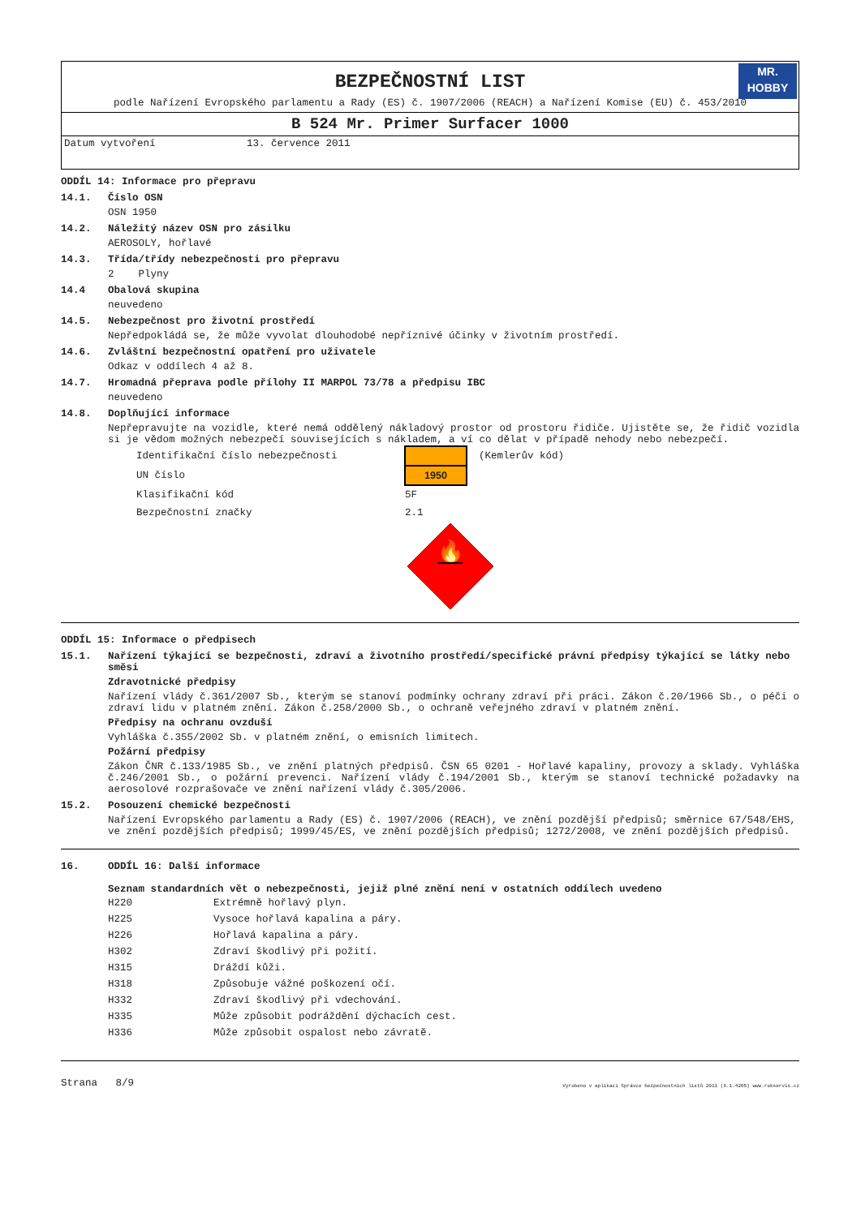BEZPEČNOSTNÍ LIST
MR.
HOBBY
podle Nařízení Evropského parlamentu a Rady (ES) č. 1907/2006 (REACH) a Nařízení Komise (EU) č. 453/2010
B 524 Mr. Primer Surfacer 1000
Datum vytvoření 13. července 2011
ODDÍL 14: Informace pro přepravu
14.1. Číslo OSN
OSN 1950
14.2. Náležitý název OSN pro zásilku
AEROSOLY, hořlavé
14.3. Třída/třídy nebezpečnosti pro přepravu
2 Plyny
14.4 Obalová skupina
neuvedeno
14.5. Nebezpečnost pro životní prostředí
Nepředpokládá se, že může vyvolat dlouhodobé nepříznivé účinky v životním prostředí.
14.6. Zvláštní bezpečnostní opatření pro uživatele
Odkaz v oddílech 4 až 8.
14.7. Hromadná přeprava podle přílohy II MARPOL 73/78 a předpisu IBC
neuvedeno
14.8. Doplňující informace
Nepřepravujte na vozidle, které nemá oddělený nákladový prostor od prostoru řidiče. Ujistěte se, že řidič vozidla si je vědom možných nebezpečí souvisejících s nákladem, a ví co dělat v případě nehody nebo nebezpečí.
| Identifikační číslo nebezpečnosti | | (Kemlerův kód) |
| UN číslo | 1950 | |
| Klasifikační kód | 5F | |
| Bezpečnostní značky | 2.1 | |
🔥
ODDÍL 15: Informace o předpisech
15.1. Nařízení týkající se bezpečnosti, zdraví a životního prostředí/specifické právní předpisy týkající se látky nebo směsi
Zdravotnické předpisy
Nařízení vlády č.361/2007 Sb., kterým se stanoví podmínky ochrany zdraví při práci. Zákon č.20/1966 Sb., o péči o zdraví lidu v platném znění. Zákon č.258/2000 Sb., o ochraně veřejného zdraví v platném znění.
Předpisy na ochranu ovzduší
Vyhláška č.355/2002 Sb. v platném znění, o emisních limitech.
Požární předpisy
Zákon ČNR č.133/1985 Sb., ve znění platných předpisů. ČSN 65 0201 - Hořlavé kapaliny, provozy a sklady. Vyhláška č.246/2001 Sb., o požární prevenci. Nařízení vlády č.194/2001 Sb., kterým se stanoví technické požadavky na aerosolové rozprašovače ve znění nařízení vlády č.305/2006.
15.2. Posouzení chemické bezpečnosti
Nařízení Evropského parlamentu a Rady (ES) č. 1907/2006 (REACH), ve znění pozdější předpisů; směrnice 67/548/EHS, ve znění pozdějších předpisů; 1999/45/ES, ve znění pozdějších předpisů; 1272/2008, ve znění pozdějších předpisů.
16. ODDÍL 16: Další informace
Seznam standardních vět o nebezpečnosti, jejiž plné znění není v ostatních oddílech uvedeno
| H220 | Extrémně hořlavý plyn. |
| H225 | Vysoce hořlavá kapalina a páry. |
| H226 | Hořlavá kapalina a páry. |
| H302 | Zdraví škodlivý při požití. |
| H315 | Dráždí kůži. |
| H318 | Způsobuje vážné poškození očí. |
| H332 | Zdraví škodlivý při vdechování. |
| H335 | Může způsobit podráždění dýchacích cest. |
| H336 | Může způsobit ospalost nebo závratě. |
Strana 8/9 Vyrobeno v aplikaci Správce bezpečnostních listů 2011 (8.1.4205) www.rokservis.cz